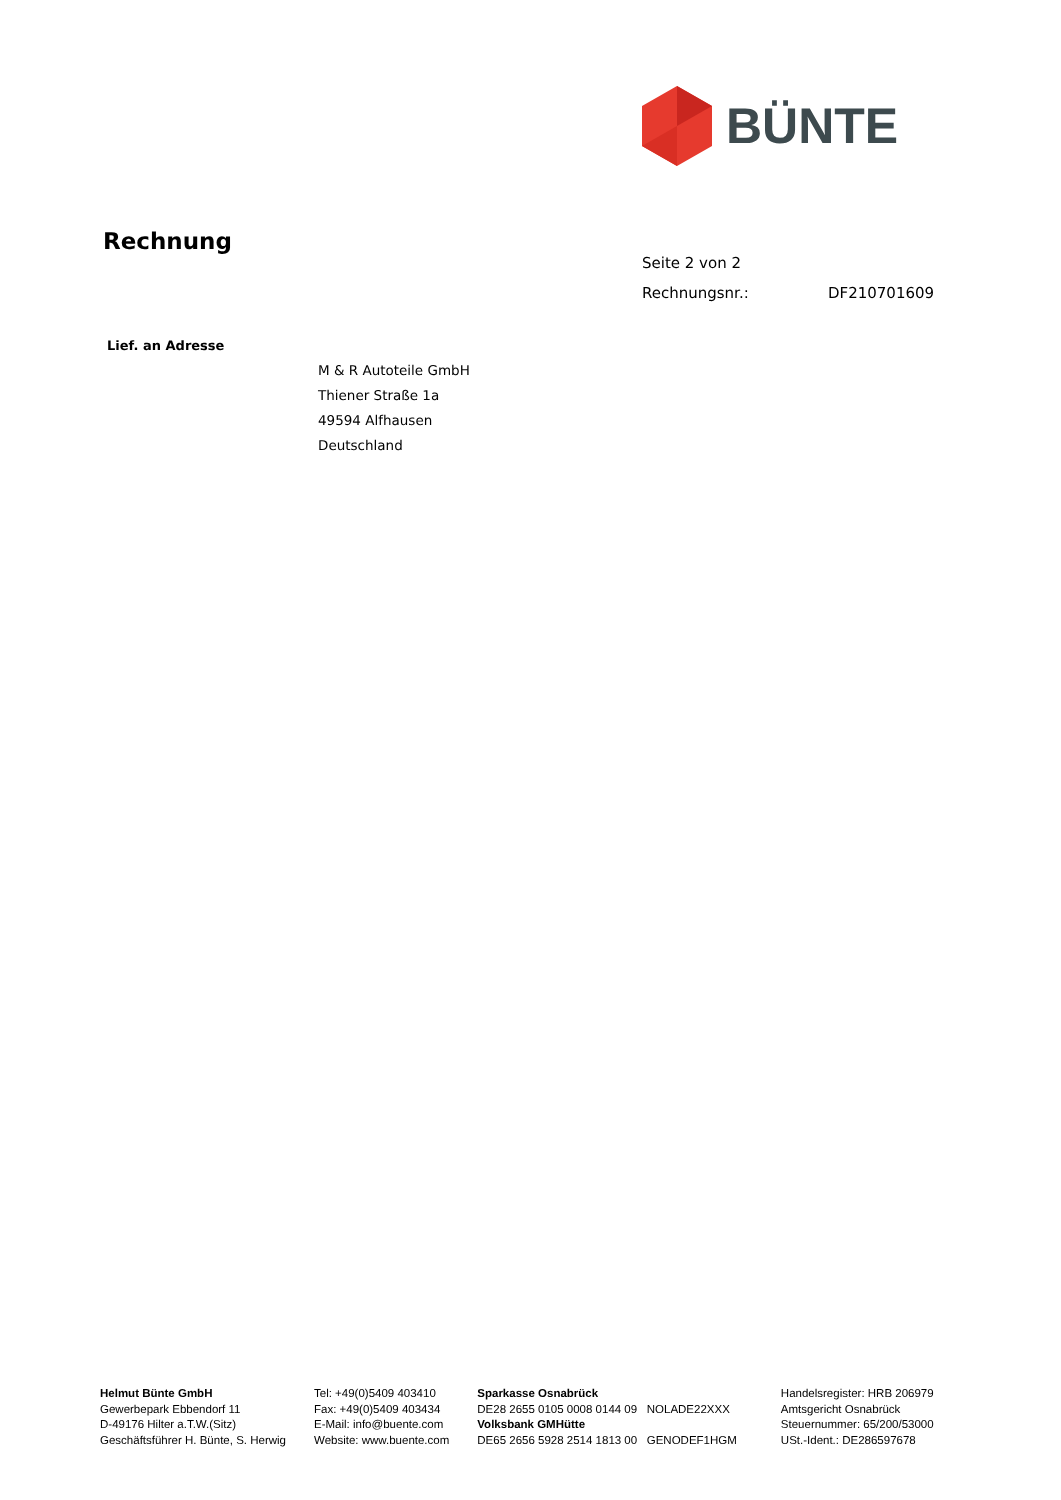BÜNTE
Rechnung
Seite 2 von 2
Rechnungsnr.: DF210701609
Lief. an Adresse
M & R Autoteile GmbH
Thiener Straße 1a
49594 Alfhausen
Deutschland
Helmut Bünte GmbH
Gewerbepark Ebbendorf 11
D-49176 Hilter a.T.W.(Sitz)
Geschäftsführer H. Bünte, S. Herwig
Tel: +49(0)5409 403410
Fax: +49(0)5409 403434
E-Mail: info@buente.com
Website: www.buente.com
Sparkasse Osnabrück
DE28 2655 0105 0008 0144 09 NOLADE22XXX
Volksbank GMHütte
DE65 2656 5928 2514 1813 00 GENODEF1HGM
Handelsregister: HRB 206979
Amtsgericht Osnabrück
Steuernummer: 65/200/53000
USt.-Ident.: DE286597678